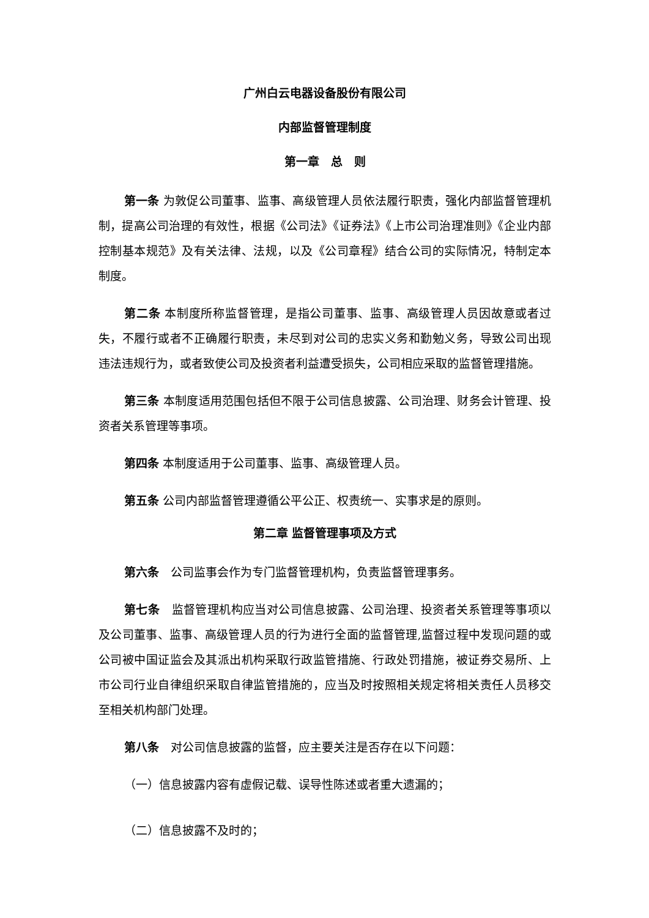广州白云电器设备股份有限公司
内部监督管理制度
第一章　总　则
第一条 为敦促公司董事、监事、高级管理人员依法履行职责，强化内部监督管理机制，提高公司治理的有效性，根据《公司法》《证券法》《上市公司治理准则》《企业内部控制基本规范》及有关法律、法规，以及《公司章程》结合公司的实际情况，特制定本制度。
第二条 本制度所称监督管理，是指公司董事、监事、高级管理人员因故意或者过失，不履行或者不正确履行职责，未尽到对公司的忠实义务和勤勉义务，导致公司出现违法违规行为，或者致使公司及投资者利益遭受损失，公司相应采取的监督管理措施。
第三条 本制度适用范围包括但不限于公司信息披露、公司治理、财务会计管理、投资者关系管理等事项。
第四条 本制度适用于公司董事、监事、高级管理人员。
第五条 公司内部监督管理遵循公平公正、权责统一、实事求是的原则。
第二章 监督管理事项及方式
第六条　公司监事会作为专门监督管理机构，负责监督管理事务。
第七条　监督管理机构应当对公司信息披露、公司治理、投资者关系管理等事项以及公司董事、监事、高级管理人员的行为进行全面的监督管理,监督过程中发现问题的或公司被中国证监会及其派出机构采取行政监管措施、行政处罚措施，被证券交易所、上市公司行业自律组织采取自律监管措施的，应当及时按照相关规定将相关责任人员移交至相关机构部门处理。
第八条　对公司信息披露的监督，应主要关注是否存在以下问题：
（一）信息披露内容有虚假记载、误导性陈述或者重大遗漏的；
（二）信息披露不及时的；